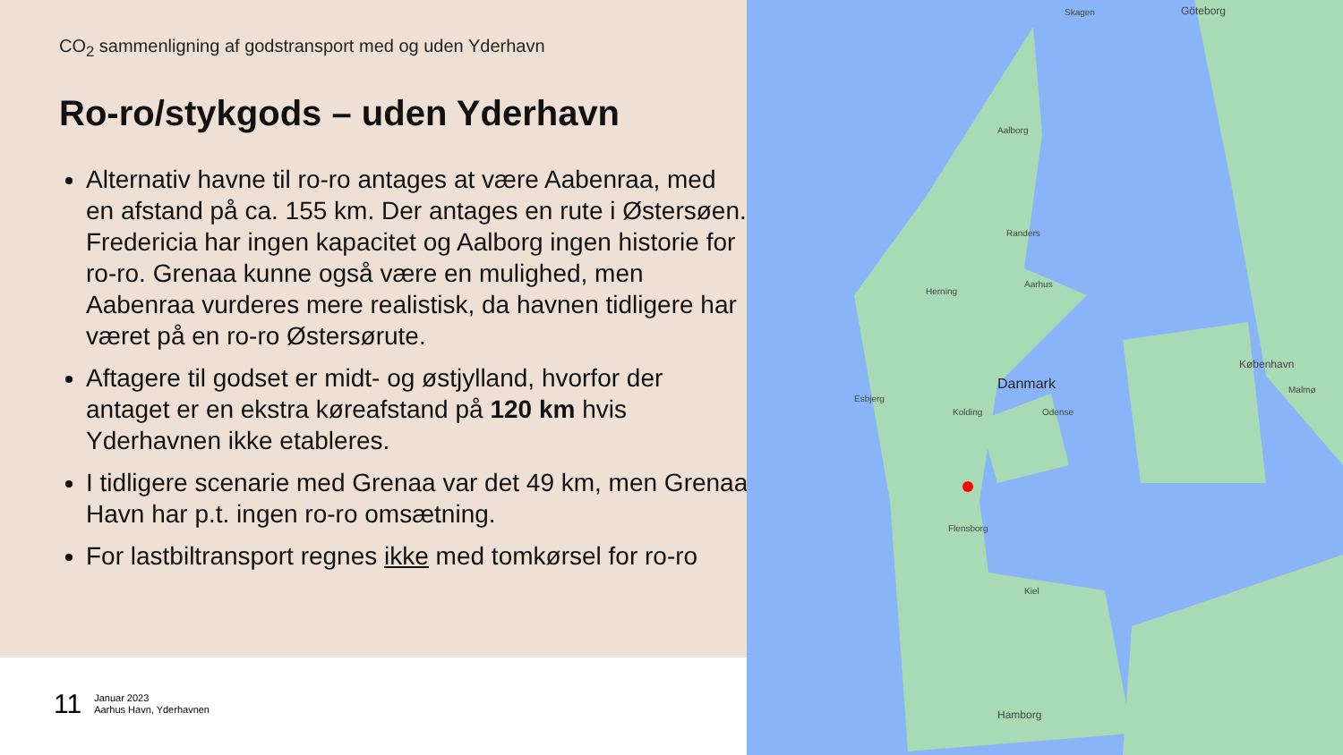CO<sub>2</sub> sammenligning af godstransport med og uden Yderhavn
Ro-ro/stykgods – uden Yderhavn
Alternativ havne til ro-ro antages at være Aabenraa, med en afstand på ca. 155 km. Der antages en rute i Østersøen. Fredericia har ingen kapacitet og Aalborg ingen historie for ro-ro. Grenaa kunne også være en mulighed, men Aabenraa vurderes mere realistisk, da havnen tidligere har været på en ro-ro Østersørute.
Aftagere til godset er midt- og østjylland, hvorfor der antaget er en ekstra køreafstand på 120 km hvis Yderhavnen ikke etableres.
I tidligere scenarie med Grenaa var det 49 km, men Grenaa Havn har p.t. ingen ro-ro omsætning.
For lastbiltransport regnes ikke med tomkørsel for ro-ro
11
Januar 2023
Aarhus Havn, Yderhavnen
Skagen
Aalborg
Randers
Aarhus
Herning
Esbjerg
Kolding
Danmark
Odense
København
Flensborg
Kiel
Hamborg
Göteborg
Malmø